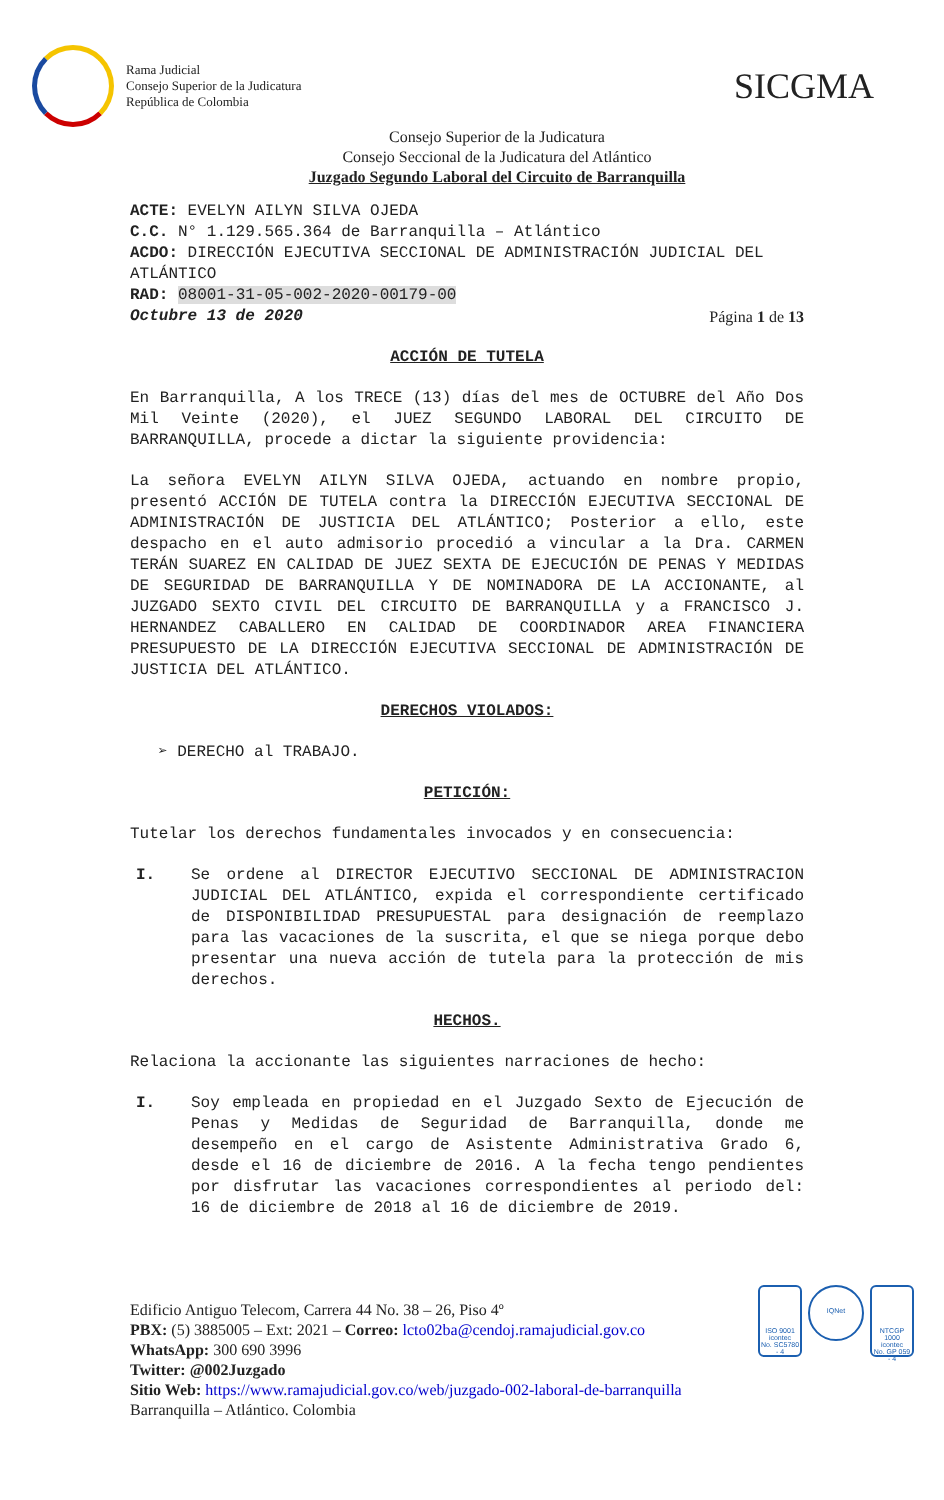Rama Judicial
Consejo Superior de la Judicatura
República de Colombia
SICGMA
Consejo Superior de la Judicatura
Consejo Seccional de la Judicatura del Atlántico
Juzgado Segundo Laboral del Circuito de Barranquilla
ACTE: EVELYN AILYN SILVA OJEDA
C.C. N° 1.129.565.364 de Barranquilla – Atlántico
ACDO: DIRECCIÓN EJECUTIVA SECCIONAL DE ADMINISTRACIÓN JUDICIAL DEL ATLÁNTICO
RAD: 08001-31-05-002-2020-00179-00
Octubre 13 de 2020 Página 1 de 13
ACCIÓN DE TUTELA
En Barranquilla, A los TRECE (13) días del mes de OCTUBRE del Año Dos Mil Veinte (2020), el JUEZ SEGUNDO LABORAL DEL CIRCUITO DE BARRANQUILLA, procede a dictar la siguiente providencia:
La señora EVELYN AILYN SILVA OJEDA, actuando en nombre propio, presentó ACCIÓN DE TUTELA contra la DIRECCIÓN EJECUTIVA SECCIONAL DE ADMINISTRACIÓN DE JUSTICIA DEL ATLÁNTICO; Posterior a ello, este despacho en el auto admisorio procedió a vincular a la Dra. CARMEN TERÁN SUAREZ EN CALIDAD DE JUEZ SEXTA DE EJECUCIÓN DE PENAS Y MEDIDAS DE SEGURIDAD DE BARRANQUILLA Y DE NOMINADORA DE LA ACCIONANTE, al JUZGADO SEXTO CIVIL DEL CIRCUITO DE BARRANQUILLA y a FRANCISCO J. HERNANDEZ CABALLERO EN CALIDAD DE COORDINADOR AREA FINANCIERA PRESUPUESTO DE LA DIRECCIÓN EJECUTIVA SECCIONAL DE ADMINISTRACIÓN DE JUSTICIA DEL ATLÁNTICO.
DERECHOS VIOLADOS:
➢ DERECHO al TRABAJO.
PETICIÓN:
Tutelar los derechos fundamentales invocados y en consecuencia:
I. Se ordene al DIRECTOR EJECUTIVO SECCIONAL DE ADMINISTRACION JUDICIAL DEL ATLÁNTICO, expida el correspondiente certificado de DISPONIBILIDAD PRESUPUESTAL para designación de reemplazo para las vacaciones de la suscrita, el que se niega porque debo presentar una nueva acción de tutela para la protección de mis derechos.
HECHOS.
Relaciona la accionante las siguientes narraciones de hecho:
I. Soy empleada en propiedad en el Juzgado Sexto de Ejecución de Penas y Medidas de Seguridad de Barranquilla, donde me desempeño en el cargo de Asistente Administrativa Grado 6, desde el 16 de diciembre de 2016. A la fecha tengo pendientes por disfrutar las vacaciones correspondientes al periodo del: 16 de diciembre de 2018 al 16 de diciembre de 2019.
Edificio Antiguo Telecom, Carrera 44 No. 38 – 26, Piso 4º
PBX: (5) 3885005 – Ext: 2021 – Correo: lcto02ba@cendoj.ramajudicial.gov.co
WhatsApp: 300 690 3996
Twitter: @002Juzgado
Sitio Web: https://www.ramajudicial.gov.co/web/juzgado-002-laboral-de-barranquilla
Barranquilla – Atlántico. Colombia
ISO 9001
icontec
No. SC5780 - 4
IQNet
NTCGP 1000
icontec
No. GP 059 - 4